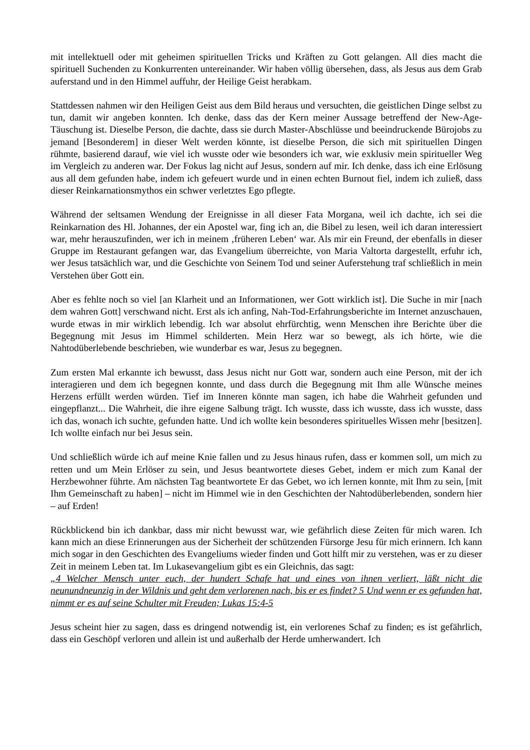mit intellektuell oder mit geheimen spirituellen Tricks und Kräften zu Gott gelangen. All dies macht die spirituell Suchenden zu Konkurrenten untereinander. Wir haben völlig übersehen, dass, als Jesus aus dem Grab auferstand und in den Himmel auffuhr, der Heilige Geist herabkam.
Stattdessen nahmen wir den Heiligen Geist aus dem Bild heraus und versuchten, die geistlichen Dinge selbst zu tun, damit wir angeben konnten. Ich denke, dass das der Kern meiner Aussage betreffend der New-Age-Täuschung ist. Dieselbe Person, die dachte, dass sie durch Master-Abschlüsse und beeindruckende Bürojobs zu jemand [Besonderem] in dieser Welt werden könnte, ist dieselbe Person, die sich mit spirituellen Dingen rühmte, basierend darauf, wie viel ich wusste oder wie besonders ich war, wie exklusiv mein spiritueller Weg im Vergleich zu anderen war. Der Fokus lag nicht auf Jesus, sondern auf mir. Ich denke, dass ich eine Erlösung aus all dem gefunden habe, indem ich gefeuert wurde und in einen echten Burnout fiel, indem ich zuließ, dass dieser Reinkarnationsmythos ein schwer verletztes Ego pflegte.
Während der seltsamen Wendung der Ereignisse in all dieser Fata Morgana, weil ich dachte, ich sei die Reinkarnation des Hl. Johannes, der ein Apostel war, fing ich an, die Bibel zu lesen, weil ich daran interessiert war, mehr herauszufinden, wer ich in meinem ‚früheren Leben‘ war. Als mir ein Freund, der ebenfalls in dieser Gruppe im Restaurant gefangen war, das Evangelium überreichte, von Maria Valtorta dargestellt, erfuhr ich, wer Jesus tatsächlich war, und die Geschichte von Seinem Tod und seiner Auferstehung traf schließlich in mein Verstehen über Gott ein.
Aber es fehlte noch so viel [an Klarheit und an Informationen, wer Gott wirklich ist]. Die Suche in mir [nach dem wahren Gott] verschwand nicht. Erst als ich anfing, Nah-Tod-Erfahrungsberichte im Internet anzuschauen, wurde etwas in mir wirklich lebendig. Ich war absolut ehrfürchtig, wenn Menschen ihre Berichte über die Begegnung mit Jesus im Himmel schilderten. Mein Herz war so bewegt, als ich hörte, wie die Nahtodüberlebende beschrieben, wie wunderbar es war, Jesus zu begegnen.
Zum ersten Mal erkannte ich bewusst, dass Jesus nicht nur Gott war, sondern auch eine Person, mit der ich interagieren und dem ich begegnen konnte, und dass durch die Begegnung mit Ihm alle Wünsche meines Herzens erfüllt werden würden. Tief im Inneren könnte man sagen, ich habe die Wahrheit gefunden und eingepflanzt... Die Wahrheit, die ihre eigene Salbung trägt. Ich wusste, dass ich wusste, dass ich wusste, dass ich das, wonach ich suchte, gefunden hatte. Und ich wollte kein besonderes spirituelles Wissen mehr [besitzen]. Ich wollte einfach nur bei Jesus sein.
Und schließlich würde ich auf meine Knie fallen und zu Jesus hinaus rufen, dass er kommen soll, um mich zu retten und um Mein Erlöser zu sein, und Jesus beantwortete dieses Gebet, indem er mich zum Kanal der Herzbewohner führte. Am nächsten Tag beantwortete Er das Gebet, wo ich lernen konnte, mit Ihm zu sein, [mit Ihm Gemeinschaft zu haben] – nicht im Himmel wie in den Geschichten der Nahtodüberlebenden, sondern hier – auf Erden!
Rückblickend bin ich dankbar, dass mir nicht bewusst war, wie gefährlich diese Zeiten für mich waren. Ich kann mich an diese Erinnerungen aus der Sicherheit der schützenden Fürsorge Jesu für mich erinnern. Ich kann mich sogar in den Geschichten des Evangeliums wieder finden und Gott hilft mir zu verstehen, was er zu dieser Zeit in meinem Leben tat. Im Lukasevangelium gibt es ein Gleichnis, das sagt:
„4 Welcher Mensch unter euch, der hundert Schafe hat und eines von ihnen verliert, läßt nicht die neunundneunzig in der Wildnis und geht dem verlorenen nach, bis er es findet? 5 Und wenn er es gefunden hat, nimmt er es auf seine Schulter mit Freuden; Lukas 15:4-5
Jesus scheint hier zu sagen, dass es dringend notwendig ist, ein verlorenes Schaf zu finden; es ist gefährlich, dass ein Geschöpf verloren und allein ist und außerhalb der Herde umherwandert. Ich